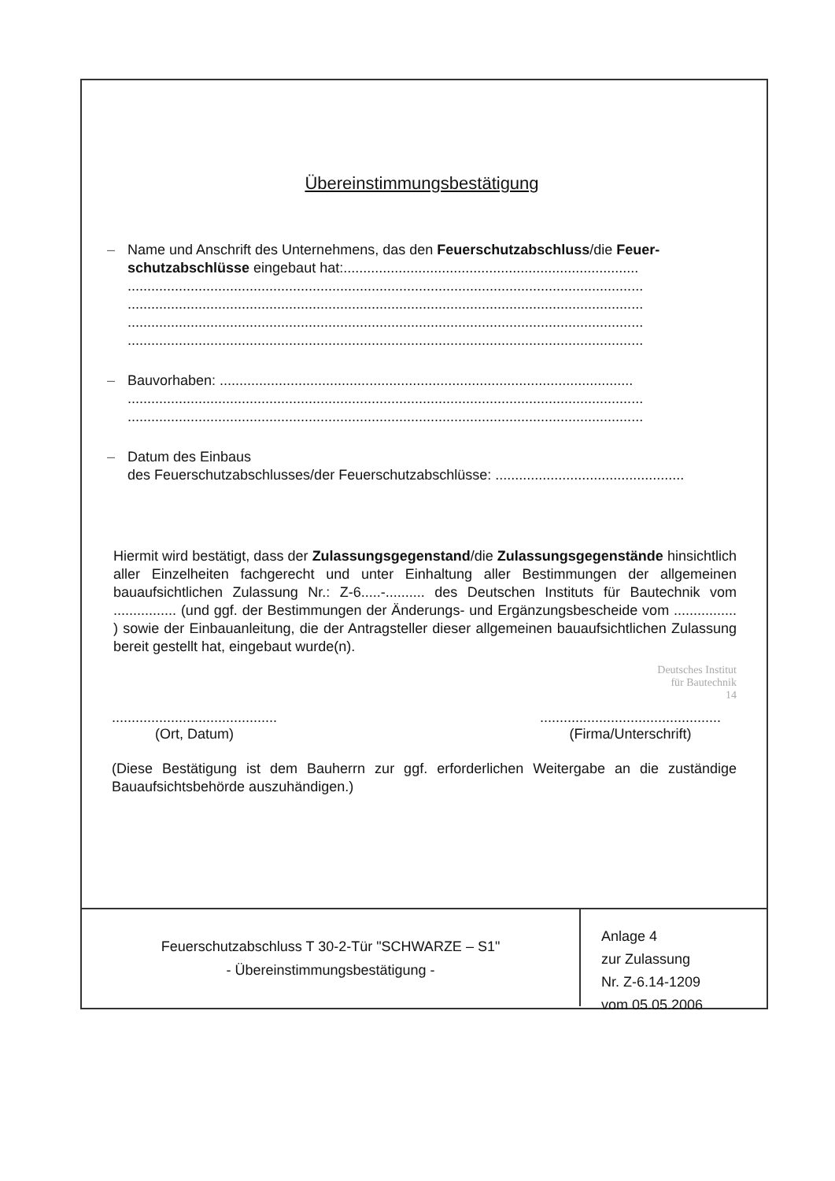Übereinstimmungsbestätigung
– Name und Anschrift des Unternehmens, das den Feuerschutzabschluss/die Feuer-schutzabschlüsse eingebaut hat:...........................................................................
...................................................................................................................................
...................................................................................................................................
...................................................................................................................................
...................................................................................................................................
– Bauvorhaben: .........................................................................................................
...................................................................................................................................
...................................................................................................................................
– Datum des Einbaus
des Feuerschutzabschlusses/der Feuerschutzabschlüsse: ................................................
Hiermit wird bestätigt, dass der Zulassungsgegenstand/die Zulassungsgegenstände hinsichtlich aller Einzelheiten fachgerecht und unter Einhaltung aller Bestimmungen der allgemeinen bauaufsichtlichen Zulassung Nr.: Z-6.....-.......... des Deutschen Instituts für Bautechnik vom ................ (und ggf. der Bestimmungen der Änderungs- und Ergänzungsbescheide vom ................ ) sowie der Einbauanleitung, die der Antragsteller dieser allgemeinen bauaufsichtlichen Zulassung bereit gestellt hat, eingebaut wurde(n).
Deutsches Institut
für Bautechnik
14
..........................................
(Ort, Datum)
..............................................
(Firma/Unterschrift)
(Diese Bestätigung ist dem Bauherrn zur ggf. erforderlichen Weitergabe an die zuständige Bauaufsichtsbehörde auszuhändigen.)
Feuerschutzabschluss T 30-2-Tür "SCHWARZE – S1"
- Übereinstimmungsbestätigung -
Anlage 4
zur Zulassung
Nr. Z-6.14-1209
vom 05.05.2006